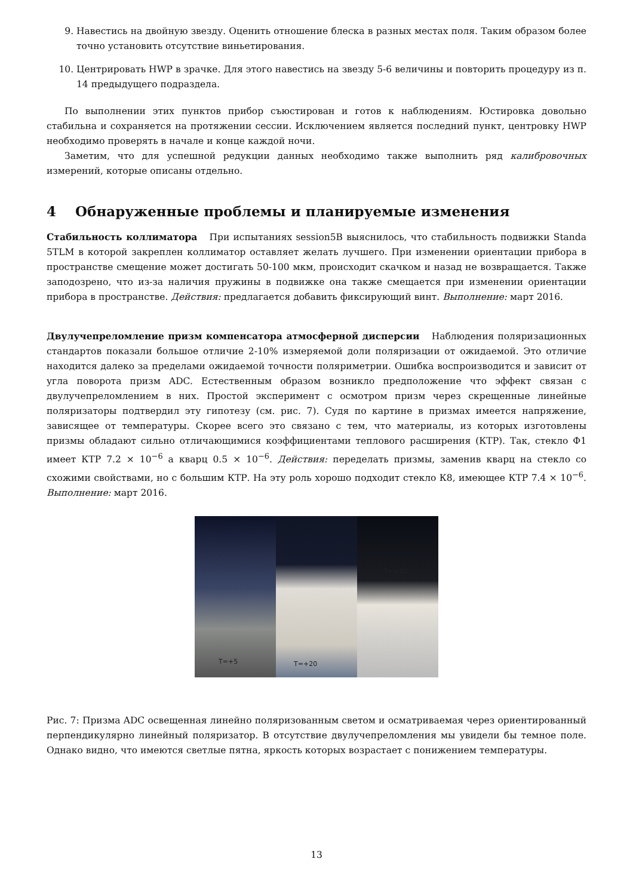9. Навестись на двойную звезду. Оценить отношение блеска в разных местах поля. Таким образом более точно установить отсутствие виньетирования.
10. Центрировать HWP в зрачке. Для этого навестись на звезду 5-6 величины и повторить процедуру из п. 14 предыдущего подраздела.
По выполнении этих пунктов прибор съюстирован и готов к наблюдениям. Юстировка довольно стабильна и сохраняется на протяжении сессии. Исключением является последний пункт, центровку HWP необходимо проверять в начале и конце каждой ночи.
Заметим, что для успешной редукции данных необходимо также выполнить ряд калибровочных измерений, которые описаны отдельно.
4 Обнаруженные проблемы и планируемые изменения
Стабильность коллиматора При испытаниях session5B выяснилось, что стабильность подвижки Standa 5TLM в которой закреплен коллиматор оставляет желать лучшего. При изменении ориентации прибора в пространстве смещение может достигать 50-100 мкм, происходит скачком и назад не возвращается. Также заподозрено, что из-за наличия пружины в подвижке она также смещается при изменении ориентации прибора в пространстве. Действия: предлагается добавить фиксирующий винт. Выполнение: март 2016.
Двулучепреломление призм компенсатора атмосферной дисперсии Наблюдения поляризационных стандартов показали большое отличие 2-10% измеряемой доли поляризации от ожидаемой. Это отличие находится далеко за пределами ожидаемой точности поляриметрии. Ошибка воспроизводится и зависит от угла поворота призм ADC. Естественным образом возникло предположение что эффект связан с двулучепреломлением в них. Простой эксперимент с осмотром призм через скрещенные линейные поляризаторы подтвердил эту гипотезу (см. рис. 7). Судя по картине в призмах имеется напряжение, зависящее от температуры. Скорее всего это связано с тем, что материалы, из которых изготовлены призмы обладают сильно отличающимися коэффициентами теплового расширения (КТР). Так, стекло Ф1 имеет КТР 7.2 × 10<sup>−6</sup> а кварц 0.5 × 10<sup>−6</sup>. Действия: переделать призмы, заменив кварц на стекло со схожими свойствами, но с большим КТР. На эту роль хорошо подходит стекло К8, имеющее КТР 7.4 × 10<sup>−6</sup>. Выполнение: март 2016.
T=+5
T=+20
T=+30
Рис. 7: Призма ADC освещенная линейно поляризованным светом и осматриваемая через ориентированный перпендикулярно линейный поляризатор. В отсутствие двулучепреломления мы увидели бы темное поле. Однако видно, что имеются светлые пятна, яркость которых возрастает с понижением температуры.
13